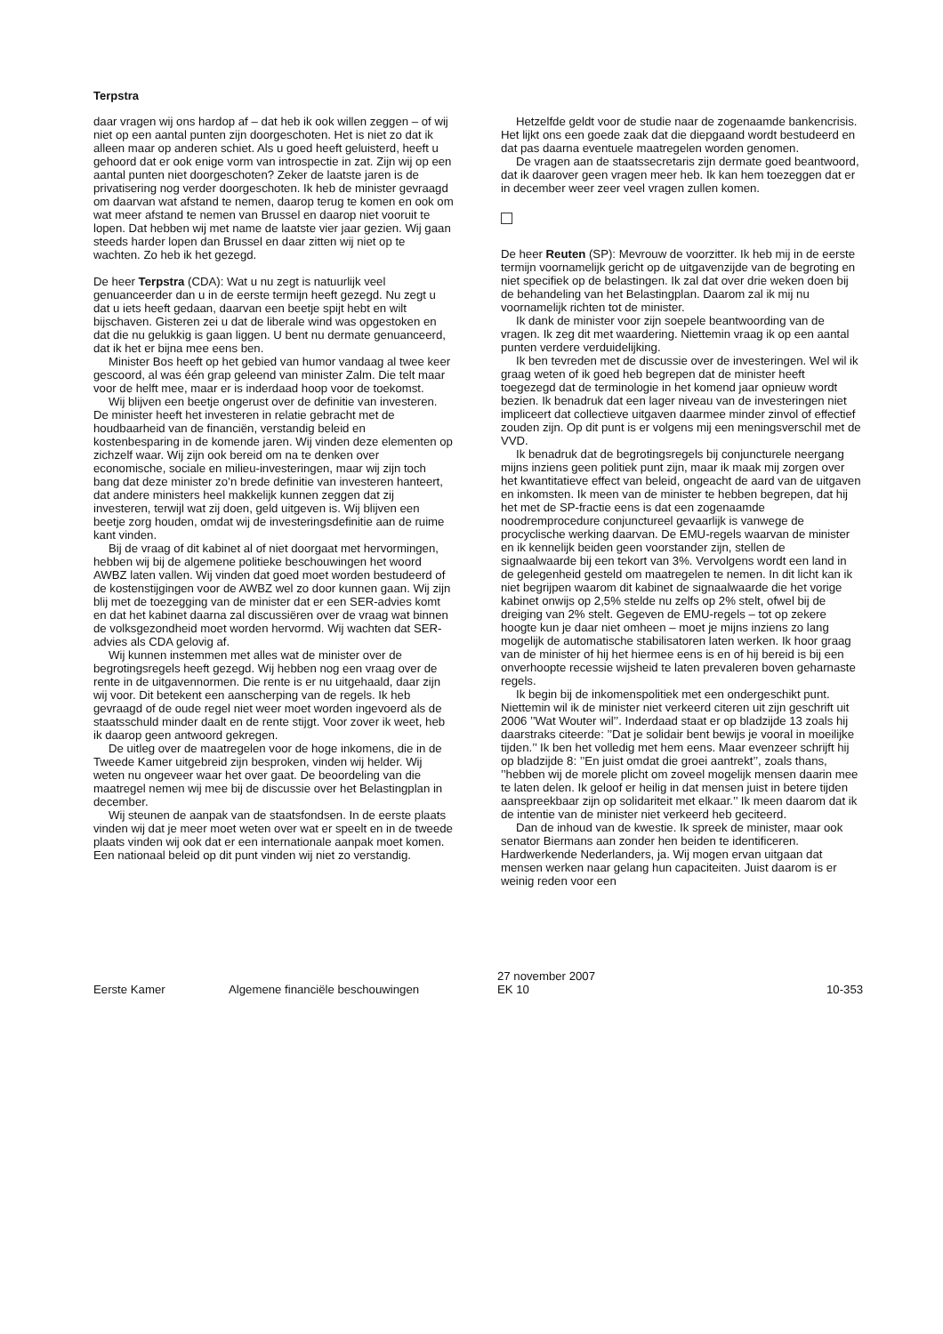Terpstra
daar vragen wij ons hardop af – dat heb ik ook willen zeggen – of wij niet op een aantal punten zijn doorgeschoten. Het is niet zo dat ik alleen maar op anderen schiet. Als u goed heeft geluisterd, heeft u gehoord dat er ook enige vorm van introspectie in zat. Zijn wij op een aantal punten niet doorgeschoten? Zeker de laatste jaren is de privatisering nog verder doorgeschoten. Ik heb de minister gevraagd om daarvan wat afstand te nemen, daarop terug te komen en ook om wat meer afstand te nemen van Brussel en daarop niet vooruit te lopen. Dat hebben wij met name de laatste vier jaar gezien. Wij gaan steeds harder lopen dan Brussel en daar zitten wij niet op te wachten. Zo heb ik het gezegd.
De heer Terpstra (CDA): Wat u nu zegt is natuurlijk veel genuanceerder dan u in de eerste termijn heeft gezegd. Nu zegt u dat u iets heeft gedaan, daarvan een beetje spijt hebt en wilt bijschaven. Gisteren zei u dat de liberale wind was opgestoken en dat die nu gelukkig is gaan liggen. U bent nu dermate genuanceerd, dat ik het er bijna mee eens ben.
Minister Bos heeft op het gebied van humor vandaag al twee keer gescoord, al was één grap geleend van minister Zalm. Die telt maar voor de helft mee, maar er is inderdaad hoop voor de toekomst.
Wij blijven een beetje ongerust over de definitie van investeren. De minister heeft het investeren in relatie gebracht met de houdbaarheid van de financiën, verstandig beleid en kostenbesparing in de komende jaren. Wij vinden deze elementen op zichzelf waar. Wij zijn ook bereid om na te denken over economische, sociale en milieu-investeringen, maar wij zijn toch bang dat deze minister zo’n brede definitie van investeren hanteert, dat andere ministers heel makkelijk kunnen zeggen dat zij investeren, terwijl wat zij doen, geld uitgeven is. Wij blijven een beetje zorg houden, omdat wij de investeringsdefinitie aan de ruime kant vinden.
Bij de vraag of dit kabinet al of niet doorgaat met hervormingen, hebben wij bij de algemene politieke beschouwingen het woord AWBZ laten vallen. Wij vinden dat goed moet worden bestudeerd of de kostenstijgingen voor de AWBZ wel zo door kunnen gaan. Wij zijn blij met de toezegging van de minister dat er een SER-advies komt en dat het kabinet daarna zal discussiëren over de vraag wat binnen de volksgezondheid moet worden hervormd. Wij wachten dat SER-advies als CDA gelovig af.
Wij kunnen instemmen met alles wat de minister over de begrotingsregels heeft gezegd. Wij hebben nog een vraag over de rente in de uitgavennormen. Die rente is er nu uitgehaald, daar zijn wij voor. Dit betekent een aanscherping van de regels. Ik heb gevraagd of de oude regel niet weer moet worden ingevoerd als de staatsschuld minder daalt en de rente stijgt. Voor zover ik weet, heb ik daarop geen antwoord gekregen.
De uitleg over de maatregelen voor de hoge inkomens, die in de Tweede Kamer uitgebreid zijn besproken, vinden wij helder. Wij weten nu ongeveer waar het over gaat. De beoordeling van die maatregel nemen wij mee bij de discussie over het Belastingplan in december.
Wij steunen de aanpak van de staatsfondsen. In de eerste plaats vinden wij dat je meer moet weten over wat er speelt en in de tweede plaats vinden wij ook dat er een internationale aanpak moet komen. Een nationaal beleid op dit punt vinden wij niet zo verstandig.
Hetzelfde geldt voor de studie naar de zogenaamde bankencrisis. Het lijkt ons een goede zaak dat die diepgaand wordt bestudeerd en dat pas daarna eventuele maatregelen worden genomen.
De vragen aan de staatssecretaris zijn dermate goed beantwoord, dat ik daarover geen vragen meer heb. Ik kan hem toezeggen dat er in december weer zeer veel vragen zullen komen.
De heer Reuten (SP): Mevrouw de voorzitter. Ik heb mij in de eerste termijn voornamelijk gericht op de uitgavenzijde van de begroting en niet specifiek op de belastingen. Ik zal dat over drie weken doen bij de behandeling van het Belastingplan. Daarom zal ik mij nu voornamelijk richten tot de minister.
Ik dank de minister voor zijn soepele beantwoording van de vragen. Ik zeg dit met waardering. Niettemin vraag ik op een aantal punten verdere verduidelijking.
Ik ben tevreden met de discussie over de investeringen. Wel wil ik graag weten of ik goed heb begrepen dat de minister heeft toegezegd dat de terminologie in het komend jaar opnieuw wordt bezien. Ik benadruk dat een lager niveau van de investeringen niet impliceert dat collectieve uitgaven daarmee minder zinvol of effectief zouden zijn. Op dit punt is er volgens mij een meningsverschil met de VVD.
Ik benadruk dat de begrotingsregels bij conjuncturele neergang mijns inziens geen politiek punt zijn, maar ik maak mij zorgen over het kwantitatieve effect van beleid, ongeacht de aard van de uitgaven en inkomsten. Ik meen van de minister te hebben begrepen, dat hij het met de SP-fractie eens is dat een zogenaamde noodremprocedure conjunctureel gevaarlijk is vanwege de procyclische werking daarvan. De EMU-regels waarvan de minister en ik kennelijk beiden geen voorstander zijn, stellen de signaalwaarde bij een tekort van 3%. Vervolgens wordt een land in de gelegenheid gesteld om maatregelen te nemen. In dit licht kan ik niet begrijpen waarom dit kabinet de signaalwaarde die het vorige kabinet onwijs op 2,5% stelde nu zelfs op 2% stelt, ofwel bij de dreiging van 2% stelt. Gegeven de EMU-regels – tot op zekere hoogte kun je daar niet omheen – moet je mijns inziens zo lang mogelijk de automatische stabilisatoren laten werken. Ik hoor graag van de minister of hij het hiermee eens is en of hij bereid is bij een onverhoopte recessie wijsheid te laten prevaleren boven geharnaste regels.
Ik begin bij de inkomenspolitiek met een ondergeschikt punt. Niettemin wil ik de minister niet verkeerd citeren uit zijn geschrift uit 2006 ’’Wat Wouter wil’’. Inderdaad staat er op bladzijde 13 zoals hij daarstraks citeerde: ’’Dat je solidair bent bewijs je vooral in moeilijke tijden.’’ Ik ben het volledig met hem eens. Maar evenzeer schrijft hij op bladzijde 8: ’’En juist omdat die groei aantrekt’’, zoals thans, ’’hebben wij de morele plicht om zoveel mogelijk mensen daarin mee te laten delen. Ik geloof er heilig in dat mensen juist in betere tijden aanspreekbaar zijn op solidariteit met elkaar.’’ Ik meen daarom dat ik de intentie van de minister niet verkeerd heb geciteerd.
Dan de inhoud van de kwestie. Ik spreek de minister, maar ook senator Biermans aan zonder hen beiden te identificeren. Hardwerkende Nederlanders, ja. Wij mogen ervan uitgaan dat mensen werken naar gelang hun capaciteiten. Juist daarom is er weinig reden voor een
Eerste Kamer
Algemene financiële beschouwingen
27 november 2007
EK 10
10-353